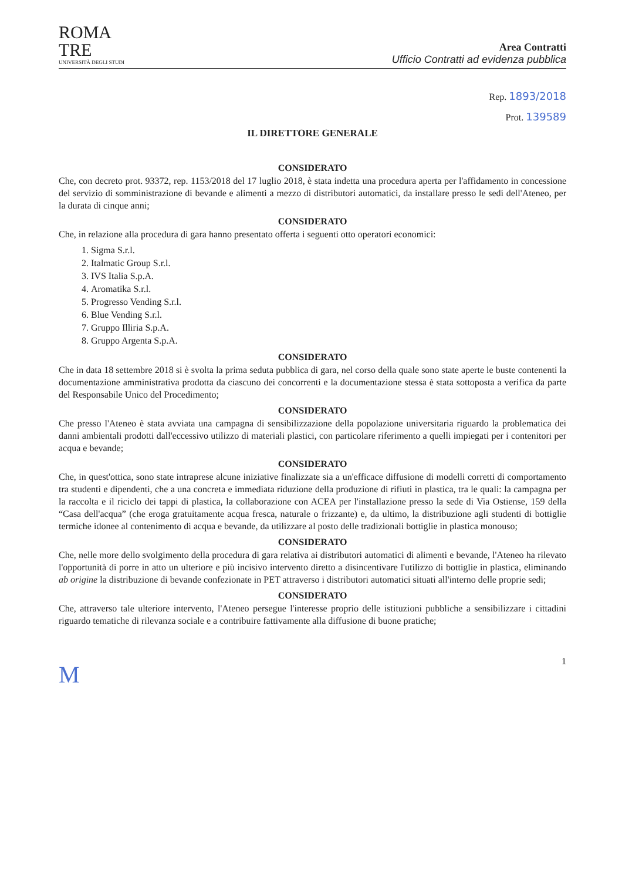ROMA
TRE
UNIVERSITÀ DEGLI STUDI
Area Contratti
Ufficio Contratti ad evidenza pubblica
Rep. 1893/2018
Prot. 139589
IL DIRETTORE GENERALE
CONSIDERATO
Che, con decreto prot. 93372, rep. 1153/2018 del 17 luglio 2018, è stata indetta una procedura aperta per l'affidamento in concessione del servizio di somministrazione di bevande e alimenti a mezzo di distributori automatici, da installare presso le sedi dell'Ateneo, per la durata di cinque anni;
CONSIDERATO
Che, in relazione alla procedura di gara hanno presentato offerta i seguenti otto operatori economici:
1. Sigma S.r.l.
2. Italmatic Group S.r.l.
3. IVS Italia S.p.A.
4. Aromatika S.r.l.
5. Progresso Vending S.r.l.
6. Blue Vending S.r.l.
7. Gruppo Illiria S.p.A.
8. Gruppo Argenta S.p.A.
CONSIDERATO
Che in data 18 settembre 2018 si è svolta la prima seduta pubblica di gara, nel corso della quale sono state aperte le buste contenenti la documentazione amministrativa prodotta da ciascuno dei concorrenti e la documentazione stessa è stata sottoposta a verifica da parte del Responsabile Unico del Procedimento;
CONSIDERATO
Che presso l'Ateneo è stata avviata una campagna di sensibilizzazione della popolazione universitaria riguardo la problematica dei danni ambientali prodotti dall'eccessivo utilizzo di materiali plastici, con particolare riferimento a quelli impiegati per i contenitori per acqua e bevande;
CONSIDERATO
Che, in quest'ottica, sono state intraprese alcune iniziative finalizzate sia a un'efficace diffusione di modelli corretti di comportamento tra studenti e dipendenti, che a una concreta e immediata riduzione della produzione di rifiuti in plastica, tra le quali: la campagna per la raccolta e il riciclo dei tappi di plastica, la collaborazione con ACEA per l'installazione presso la sede di Via Ostiense, 159 della “Casa dell'acqua” (che eroga gratuitamente acqua fresca, naturale o frizzante) e, da ultimo, la distribuzione agli studenti di bottiglie termiche idonee al contenimento di acqua e bevande, da utilizzare al posto delle tradizionali bottiglie in plastica monouso;
CONSIDERATO
Che, nelle more dello svolgimento della procedura di gara relativa ai distributori automatici di alimenti e bevande, l'Ateneo ha rilevato l'opportunità di porre in atto un ulteriore e più incisivo intervento diretto a disincentivare l'utilizzo di bottiglie in plastica, eliminando ab origine la distribuzione di bevande confezionate in PET attraverso i distributori automatici situati all'interno delle proprie sedi;
CONSIDERATO
Che, attraverso tale ulteriore intervento, l'Ateneo persegue l'interesse proprio delle istituzioni pubbliche a sensibilizzare i cittadini riguardo tematiche di rilevanza sociale e a contribuire fattivamente alla diffusione di buone pratiche;
1
M